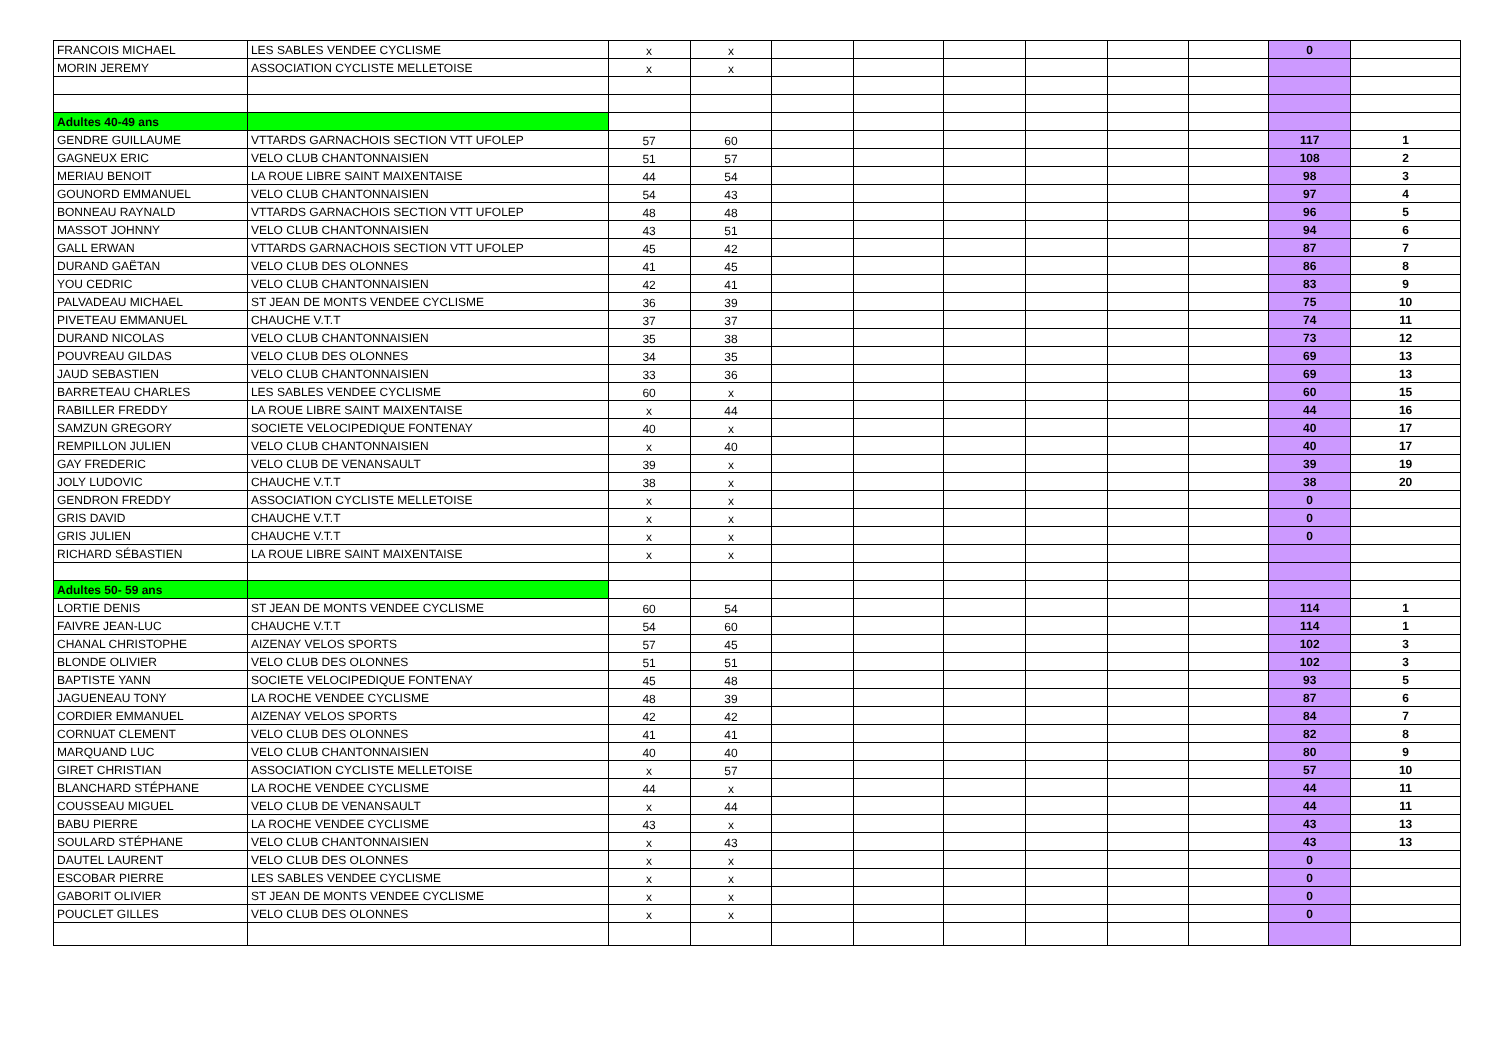| FRANCOIS MICHAEL | LES SABLES VENDEE CYCLISME | x | x | | | | | | | 0 | |
| MORIN JEREMY | ASSOCIATION CYCLISTE MELLETOISE | x | x | | | | | | | | |
| Adultes 40-49 ans | | | | | | | | | | | |
| GENDRE GUILLAUME | VTTARDS GARNACHOIS SECTION VTT UFOLEP | 57 | 60 | | | | | | | 117 | 1 |
| GAGNEUX ERIC | VELO CLUB CHANTONNAISIEN | 51 | 57 | | | | | | | 108 | 2 |
| MERIAU BENOIT | LA ROUE LIBRE SAINT MAIXENTAISE | 44 | 54 | | | | | | | 98 | 3 |
| GOUNORD EMMANUEL | VELO CLUB CHANTONNAISIEN | 54 | 43 | | | | | | | 97 | 4 |
| BONNEAU RAYNALD | VTTARDS GARNACHOIS SECTION VTT UFOLEP | 48 | 48 | | | | | | | 96 | 5 |
| MASSOT JOHNNY | VELO CLUB CHANTONNAISIEN | 43 | 51 | | | | | | | 94 | 6 |
| GALL ERWAN | VTTARDS GARNACHOIS SECTION VTT UFOLEP | 45 | 42 | | | | | | | 87 | 7 |
| DURAND GAËTAN | VELO CLUB DES OLONNES | 41 | 45 | | | | | | | 86 | 8 |
| YOU CEDRIC | VELO CLUB CHANTONNAISIEN | 42 | 41 | | | | | | | 83 | 9 |
| PALVADEAU MICHAEL | ST JEAN DE MONTS VENDEE CYCLISME | 36 | 39 | | | | | | | 75 | 10 |
| PIVETEAU EMMANUEL | CHAUCHE V.T.T | 37 | 37 | | | | | | | 74 | 11 |
| DURAND NICOLAS | VELO CLUB CHANTONNAISIEN | 35 | 38 | | | | | | | 73 | 12 |
| POUVREAU GILDAS | VELO CLUB DES OLONNES | 34 | 35 | | | | | | | 69 | 13 |
| JAUD SEBASTIEN | VELO CLUB CHANTONNAISIEN | 33 | 36 | | | | | | | 69 | 13 |
| BARRETEAU CHARLES | LES SABLES VENDEE CYCLISME | 60 | x | | | | | | | 60 | 15 |
| RABILLER FREDDY | LA ROUE LIBRE SAINT MAIXENTAISE | x | 44 | | | | | | | 44 | 16 |
| SAMZUN GREGORY | SOCIETE VELOCIPEDIQUE FONTENAY | 40 | x | | | | | | | 40 | 17 |
| REMPILLON JULIEN | VELO CLUB CHANTONNAISIEN | x | 40 | | | | | | | 40 | 17 |
| GAY FREDERIC | VELO CLUB DE VENANSAULT | 39 | x | | | | | | | 39 | 19 |
| JOLY LUDOVIC | CHAUCHE V.T.T | 38 | x | | | | | | | 38 | 20 |
| GENDRON FREDDY | ASSOCIATION CYCLISTE MELLETOISE | x | x | | | | | | | 0 | |
| GRIS DAVID | CHAUCHE V.T.T | x | x | | | | | | | 0 | |
| GRIS JULIEN | CHAUCHE V.T.T | x | x | | | | | | | 0 | |
| RICHARD SÉBASTIEN | LA ROUE LIBRE SAINT MAIXENTAISE | x | x | | | | | | | | |
| Adultes 50- 59 ans | | | | | | | | | | | |
| LORTIE DENIS | ST JEAN DE MONTS VENDEE CYCLISME | 60 | 54 | | | | | | | 114 | 1 |
| FAIVRE JEAN-LUC | CHAUCHE V.T.T | 54 | 60 | | | | | | | 114 | 1 |
| CHANAL CHRISTOPHE | AIZENAY VELOS SPORTS | 57 | 45 | | | | | | | 102 | 3 |
| BLONDE OLIVIER | VELO CLUB DES OLONNES | 51 | 51 | | | | | | | 102 | 3 |
| BAPTISTE YANN | SOCIETE VELOCIPEDIQUE FONTENAY | 45 | 48 | | | | | | | 93 | 5 |
| JAGUENEAU TONY | LA ROCHE VENDEE CYCLISME | 48 | 39 | | | | | | | 87 | 6 |
| CORDIER EMMANUEL | AIZENAY VELOS SPORTS | 42 | 42 | | | | | | | 84 | 7 |
| CORNUAT CLEMENT | VELO CLUB DES OLONNES | 41 | 41 | | | | | | | 82 | 8 |
| MARQUAND LUC | VELO CLUB CHANTONNAISIEN | 40 | 40 | | | | | | | 80 | 9 |
| GIRET CHRISTIAN | ASSOCIATION CYCLISTE MELLETOISE | x | 57 | | | | | | | 57 | 10 |
| BLANCHARD STÉPHANE | LA ROCHE VENDEE CYCLISME | 44 | x | | | | | | | 44 | 11 |
| COUSSEAU MIGUEL | VELO CLUB DE VENANSAULT | x | 44 | | | | | | | 44 | 11 |
| BABU PIERRE | LA ROCHE VENDEE CYCLISME | 43 | x | | | | | | | 43 | 13 |
| SOULARD STÉPHANE | VELO CLUB CHANTONNAISIEN | x | 43 | | | | | | | 43 | 13 |
| DAUTEL LAURENT | VELO CLUB DES OLONNES | x | x | | | | | | | 0 | |
| ESCOBAR PIERRE | LES SABLES VENDEE CYCLISME | x | x | | | | | | | 0 | |
| GABORIT OLIVIER | ST JEAN DE MONTS VENDEE CYCLISME | x | x | | | | | | | 0 | |
| POUCLET GILLES | VELO CLUB DES OLONNES | x | x | | | | | | | 0 | |